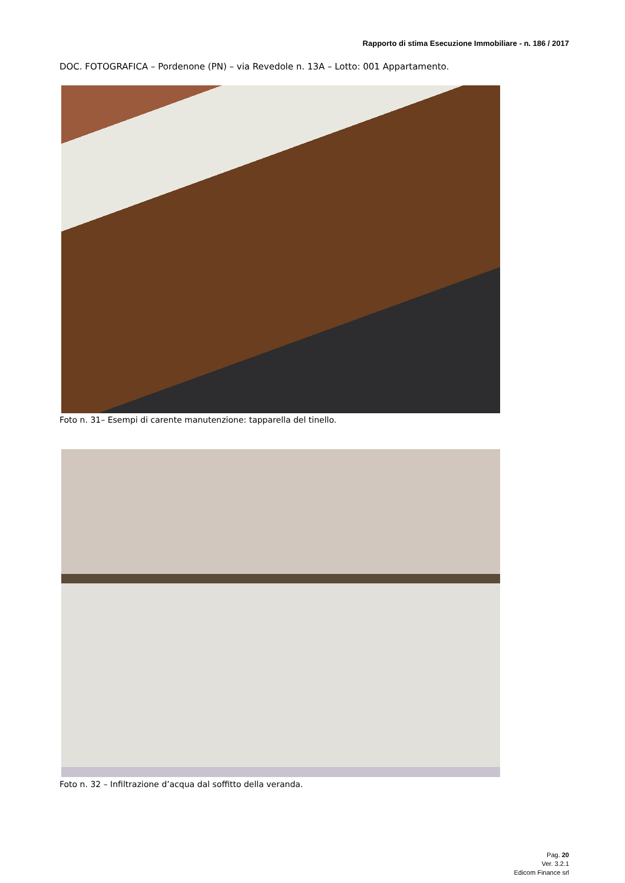Rapporto di stima Esecuzione Immobiliare - n. 186 / 2017
DOC. FOTOGRAFICA – Pordenone (PN) – via Revedole n. 13A – Lotto: 001 Appartamento.
Foto n. 31– Esempi di carente manutenzione: tapparella del tinello.
Foto n. 32 – Infiltrazione d’acqua dal soffitto della veranda.
Pag. 20
Ver. 3.2.1
Edicom Finance srl